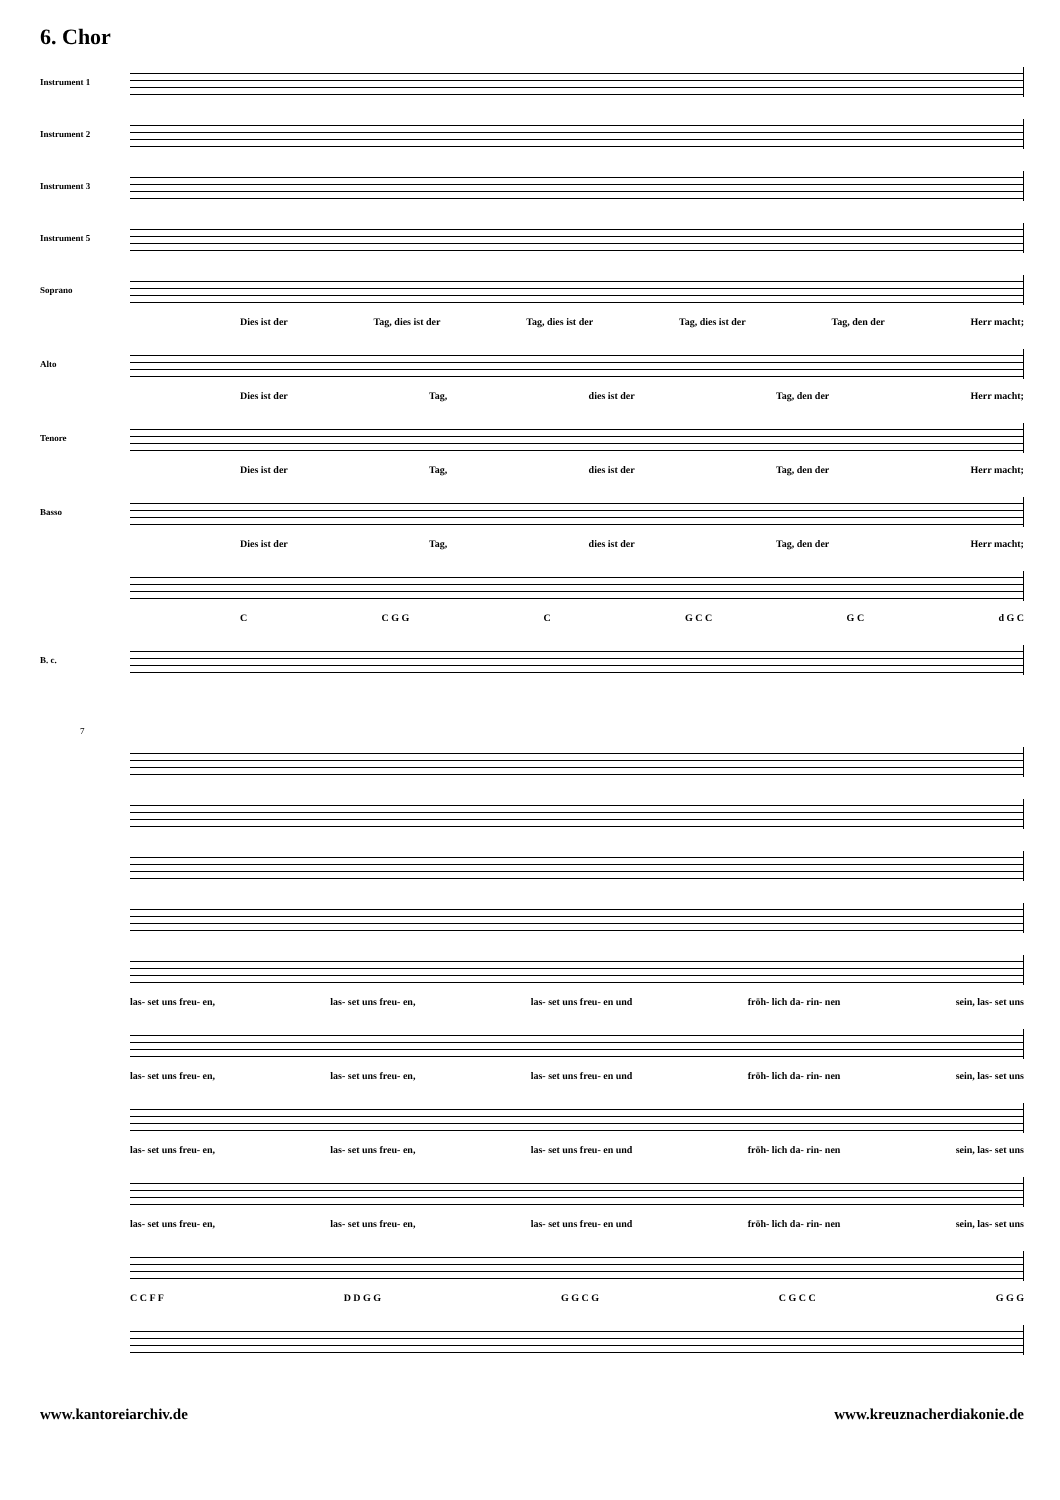6. Chor
Instrument 1
Instrument 2
Instrument 3
Instrument 5
Soprano
Dies ist der Tag, dies ist der Tag, dies ist der Tag, dies ist der Tag, den der Herr macht;
Alto
Dies ist der Tag, dies ist der Tag, den der Herr macht;
Tenore
Dies ist der Tag, dies ist der Tag, den der Herr macht;
Basso
Dies ist der Tag, dies ist der Tag, den der Herr macht;
C C G G C G C C G C d G C
B. c.
7
las- set uns freu- en, las- set uns freu- en, las- set uns freu- en und fröh- lich da- rin- nen sein, las- set uns
las- set uns freu- en, las- set uns freu- en, las- set uns freu- en und fröh- lich da- rin- nen sein, las- set uns
las- set uns freu- en, las- set uns freu- en, las- set uns freu- en und fröh- lich da- rin- nen sein, las- set uns
las- set uns freu- en, las- set uns freu- en, las- set uns freu- en und fröh- lich da- rin- nen sein, las- set uns
C C F F D D G G G G C G C G C C G G G
www.kantoreiarchiv.de www.kreuznacherdiakonie.de